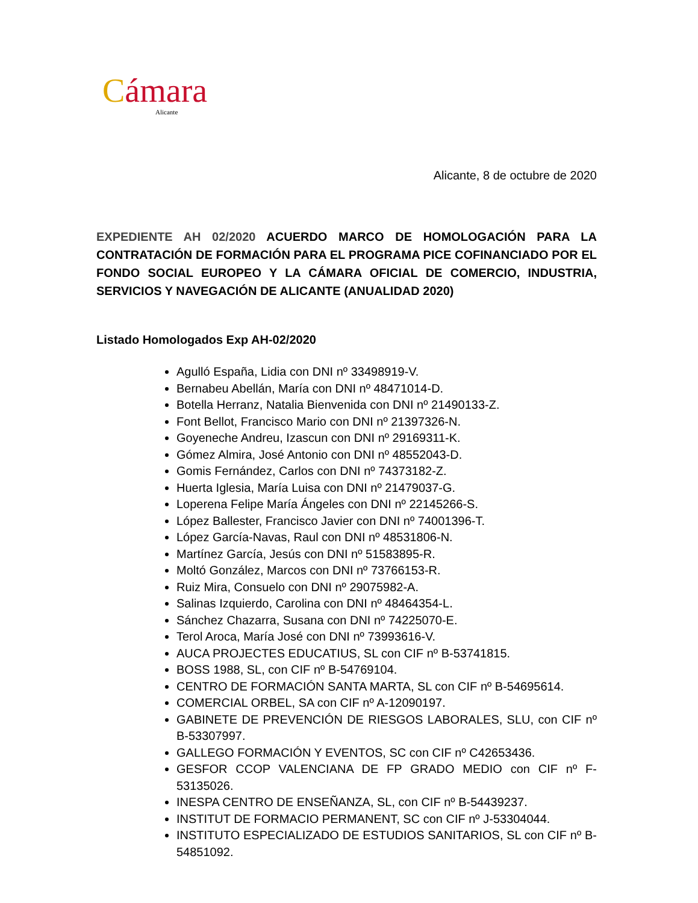Cámara
Alicante
Alicante, 8 de octubre de 2020
EXPEDIENTE AH 02/2020 ACUERDO MARCO DE HOMOLOGACIÓN PARA LA CONTRATACIÓN DE FORMACIÓN PARA EL PROGRAMA PICE COFINANCIADO POR EL FONDO SOCIAL EUROPEO Y LA CÁMARA OFICIAL DE COMERCIO, INDUSTRIA, SERVICIOS Y NAVEGACIÓN DE ALICANTE (ANUALIDAD 2020)
Listado Homologados Exp AH-02/2020
Agulló España, Lidia con DNI nº 33498919-V.
Bernabeu Abellán, María con DNI nº 48471014-D.
Botella Herranz, Natalia Bienvenida con DNI nº 21490133-Z.
Font Bellot, Francisco Mario con DNI nº 21397326-N.
Goyeneche Andreu, Izascun con DNI nº 29169311-K.
Gómez Almira, José Antonio con DNI nº 48552043-D.
Gomis Fernández, Carlos con DNI nº 74373182-Z.
Huerta Iglesia, María Luisa con DNI nº 21479037-G.
Loperena Felipe María Ángeles con DNI nº 22145266-S.
López Ballester, Francisco Javier con DNI nº 74001396-T.
López García-Navas, Raul con DNI nº 48531806-N.
Martínez García, Jesús con DNI nº 51583895-R.
Moltó González, Marcos con DNI nº 73766153-R.
Ruiz Mira, Consuelo con DNI nº 29075982-A.
Salinas Izquierdo, Carolina con DNI nº 48464354-L.
Sánchez Chazarra, Susana con DNI nº 74225070-E.
Terol Aroca, María José con DNI nº 73993616-V.
AUCA PROJECTES EDUCATIUS, SL con CIF nº B-53741815.
BOSS 1988, SL, con CIF nº B-54769104.
CENTRO DE FORMACIÓN SANTA MARTA, SL con CIF nº B-54695614.
COMERCIAL ORBEL, SA con CIF nº A-12090197.
GABINETE DE PREVENCIÓN DE RIESGOS LABORALES, SLU, con CIF nº B-53307997.
GALLEGO FORMACIÓN Y EVENTOS, SC con CIF nº C42653436.
GESFOR CCOP VALENCIANA DE FP GRADO MEDIO con CIF nº F-53135026.
INESPA CENTRO DE ENSEÑANZA, SL, con CIF nº B-54439237.
INSTITUT DE FORMACIO PERMANENT, SC con CIF nº J-53304044.
INSTITUTO ESPECIALIZADO DE ESTUDIOS SANITARIOS, SL con CIF nº B-54851092.